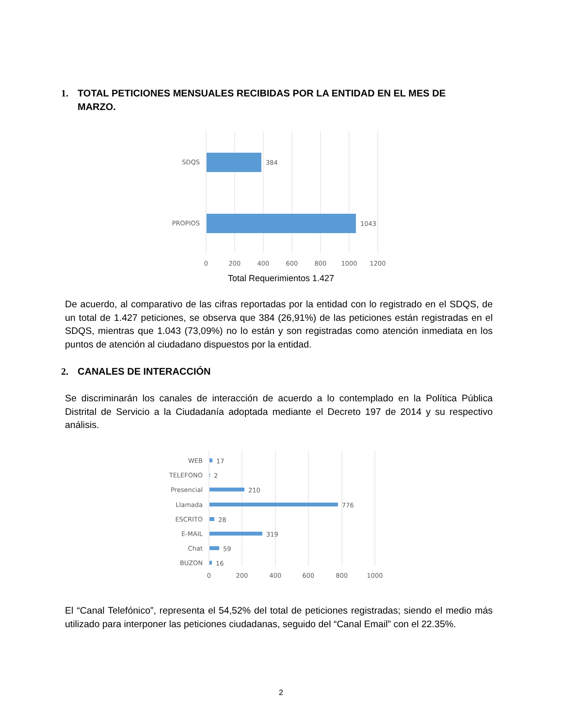1. TOTAL PETICIONES MENSUALES RECIBIDAS POR LA ENTIDAD EN EL MES DE
MARZO.
SDQS
384
PROPIOS
1043
0
200
400
600
800
1000
1200
Total Requerimientos 1.427
De acuerdo, al comparativo de las cifras reportadas por la entidad con lo registrado en el SDQS, de un total de 1.427 peticiones, se observa que 384 (26,91%) de las peticiones están registradas en el SDQS, mientras que 1.043 (73,09%) no lo están y son registradas como atención inmediata en los puntos de atención al ciudadano dispuestos por la entidad.
2. CANALES DE INTERACCIÓN
Se discriminarán los canales de interacción de acuerdo a lo contemplado en la Política Pública Distrital de Servicio a la Ciudadanía adoptada mediante el Decreto 197 de 2014 y su respectivo análisis.
WEB
TELEFONO
Presencial
Llamada
ESCRITO
E-MAIL
Chat
BUZON
17
2
210
776
28
319
59
16
0
200
400
600
800
1000
El “Canal Telefónico”, representa el 54,52% del total de peticiones registradas; siendo el medio más utilizado para interponer las peticiones ciudadanas, seguido del “Canal Email” con el 22.35%.
2